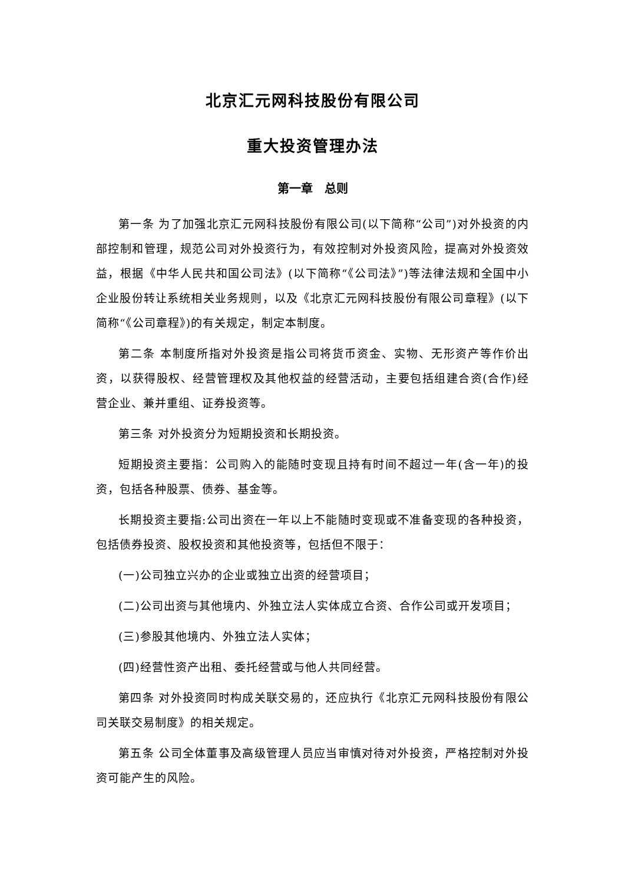北京汇元网科技股份有限公司
重大投资管理办法
第一章　总则
第一条 为了加强北京汇元网科技股份有限公司(以下简称“公司”)对外投资的内部控制和管理，规范公司对外投资行为，有效控制对外投资风险，提高对外投资效益，根据《中华人民共和国公司法》(以下简称“《公司法》”)等法律法规和全国中小企业股份转让系统相关业务规则，以及《北京汇元网科技股份有限公司章程》(以下简称“《公司章程》)的有关规定，制定本制度。
第二条 本制度所指对外投资是指公司将货币资金、实物、无形资产等作价出资，以获得股权、经营管理权及其他权益的经营活动，主要包括组建合资(合作)经营企业、兼并重组、证券投资等。
第三条 对外投资分为短期投资和长期投资。
短期投资主要指：公司购入的能随时变现且持有时间不超过一年(含一年)的投资，包括各种股票、债券、基金等。
长期投资主要指:公司出资在一年以上不能随时变现或不准备变现的各种投资，包括债券投资、股权投资和其他投资等，包括但不限于：
(一)公司独立兴办的企业或独立出资的经营项目；
(二)公司出资与其他境内、外独立法人实体成立合资、合作公司或开发项目；
(三)参股其他境内、外独立法人实体；
(四)经营性资产出租、委托经营或与他人共同经营。
第四条 对外投资同时构成关联交易的，还应执行《北京汇元网科技股份有限公司关联交易制度》的相关规定。
第五条 公司全体董事及高级管理人员应当审慎对待对外投资，严格控制对外投资可能产生的风险。